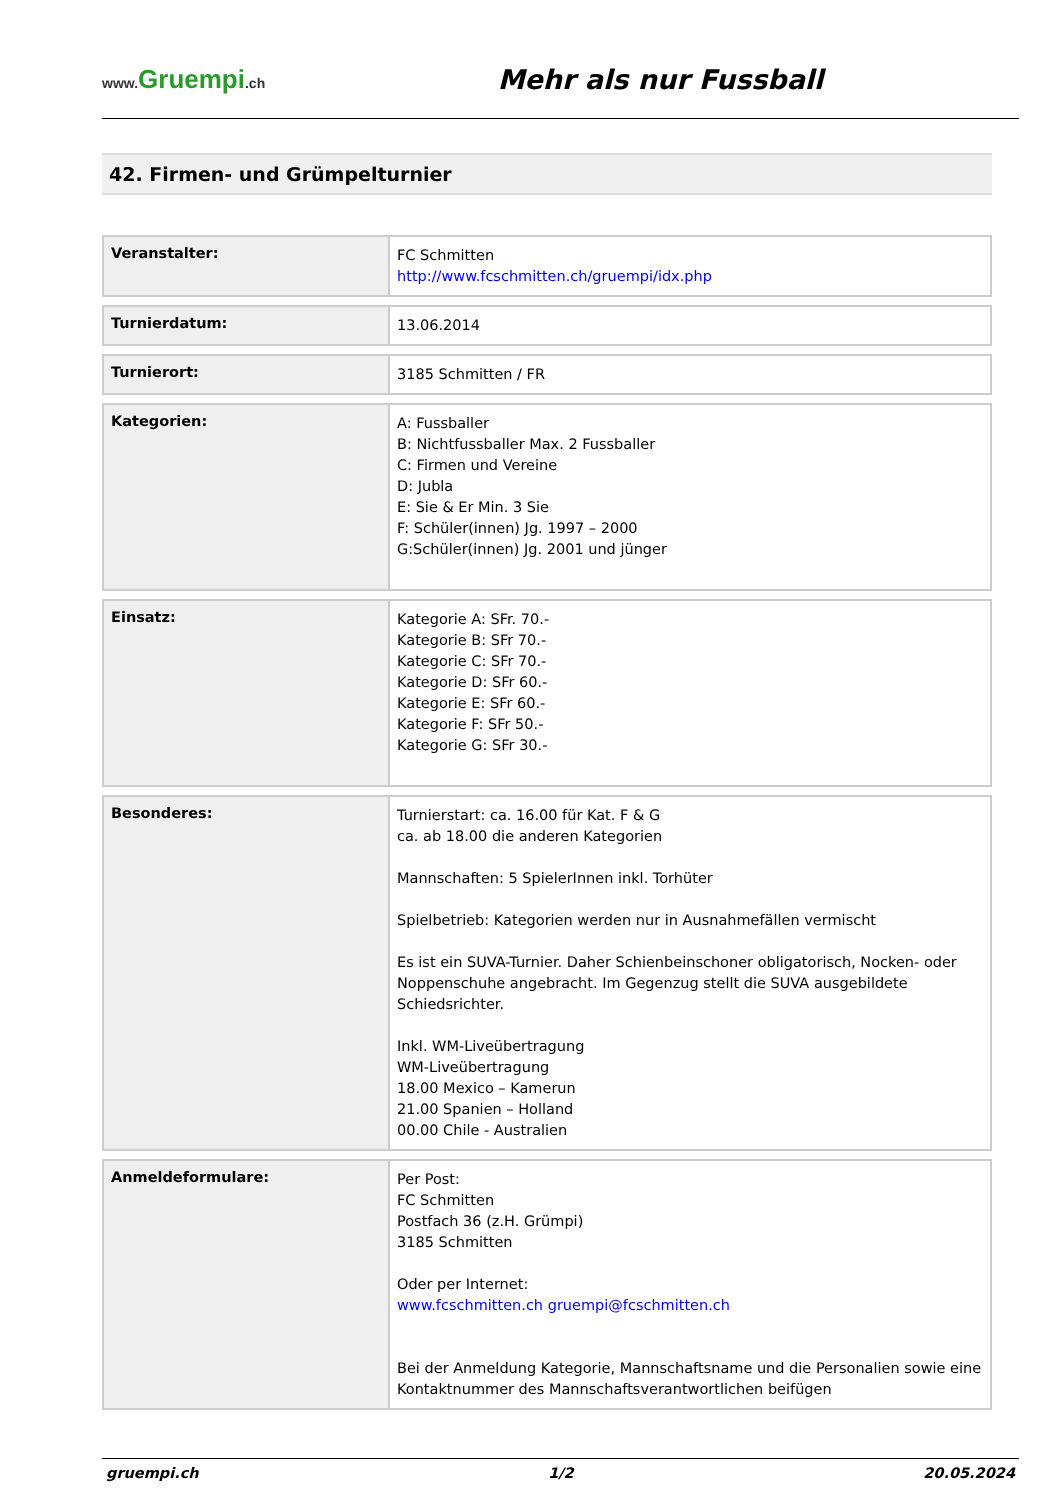www. Gruempi.ch
Mehr als nur Fussball
42. Firmen- und Grümpelturnier
| Veranstalter: | FC Schmitten http://www.fcschmitten.ch/gruempi/idx.php |
| Turnierdatum: | 13.06.2014 |
| Turnierort: | 3185 Schmitten / FR |
| Kategorien: | A: Fussballer B: Nichtfussballer Max. 2 Fussballer C: Firmen und Vereine D: Jubla E: Sie & Er Min. 3 Sie F: Schüler(innen) Jg. 1997 – 2000 G:Schüler(innen) Jg. 2001 und jünger |
| Einsatz: | Kategorie A: SFr. 70.- Kategorie B: SFr 70.- Kategorie C: SFr 70.- Kategorie D: SFr 60.- Kategorie E: SFr 60.- Kategorie F: SFr 50.- Kategorie G: SFr 30.- |
| Besonderes: | Turnierstart: ca. 16.00 für Kat. F & G ca. ab 18.00 die anderen Kategorien Mannschaften: 5 SpielerInnen inkl. Torhüter Spielbetrieb: Kategorien werden nur in Ausnahmefällen vermischt Es ist ein SUVA-Turnier. Daher Schienbeinschoner obligatorisch, Nocken- oder Noppenschuhe angebracht. Im Gegenzug stellt die SUVA ausgebildete Schiedsrichter. Inkl. WM-Liveübertragung WM-Liveübertragung 18.00 Mexico – Kamerun 21.00 Spanien – Holland 00.00 Chile - Australien |
| Anmeldeformulare: | Per Post: FC Schmitten Postfach 36 (z.H. Grümpi) 3185 Schmitten Oder per Internet: www.fcschmitten.ch gruempi@fcschmitten.ch Bei der Anmeldung Kategorie, Mannschaftsname und die Personalien sowie eine Kontaktnummer des Mannschaftsverantwortlichen beifügen |
gruempi.ch 1/2 20.05.2024